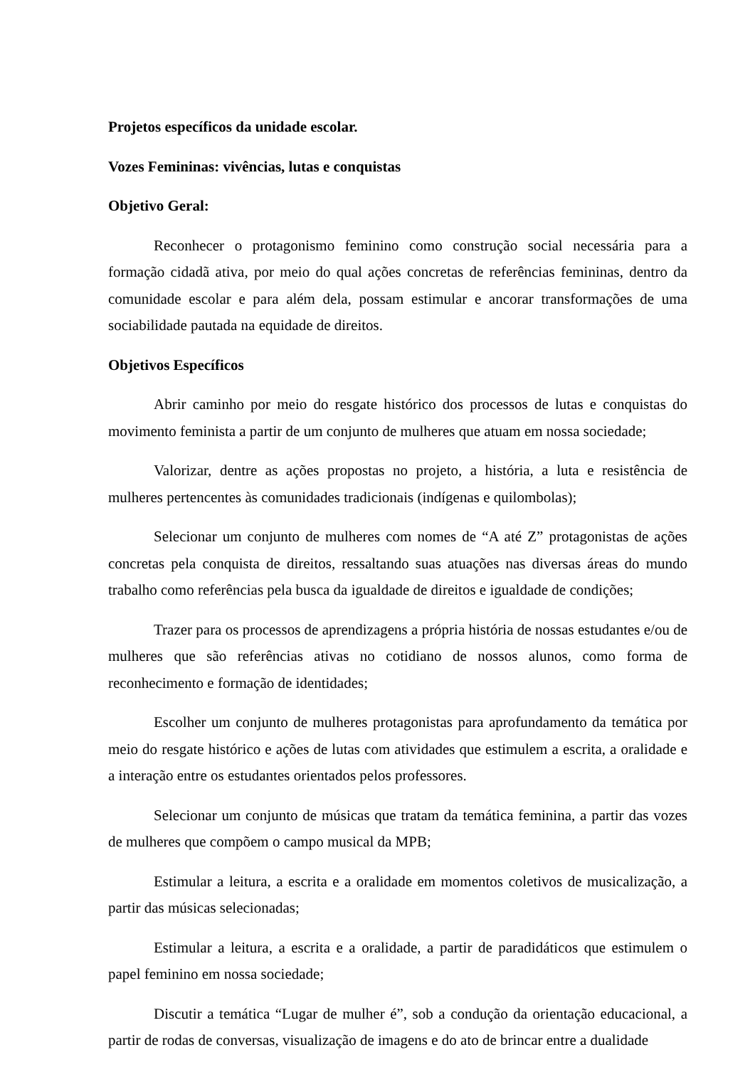Projetos específicos da unidade escolar.
Vozes Femininas: vivências, lutas e conquistas
Objetivo Geral:
Reconhecer o protagonismo feminino como construção social necessária para a formação cidadã ativa, por meio do qual ações concretas de referências femininas, dentro da comunidade escolar e para além dela, possam estimular e ancorar transformações de uma sociabilidade pautada na equidade de direitos.
Objetivos Específicos
Abrir caminho por meio do resgate histórico dos processos de lutas e conquistas do movimento feminista a partir de um conjunto de mulheres que atuam em nossa sociedade;
Valorizar, dentre as ações propostas no projeto, a história, a luta e resistência de mulheres pertencentes às comunidades tradicionais (indígenas e quilombolas);
Selecionar um conjunto de mulheres com nomes de “A até Z” protagonistas de ações concretas pela conquista de direitos, ressaltando suas atuações nas diversas áreas do mundo trabalho como referências pela busca da igualdade de direitos e igualdade de condições;
Trazer para os processos de aprendizagens a própria história de nossas estudantes e/ou de mulheres que são referências ativas no cotidiano de nossos alunos, como forma de reconhecimento e formação de identidades;
Escolher um conjunto de mulheres protagonistas para aprofundamento da temática por meio do resgate histórico e ações de lutas com atividades que estimulem a escrita, a oralidade e a interação entre os estudantes orientados pelos professores.
Selecionar um conjunto de músicas que tratam da temática feminina, a partir das vozes de mulheres que compõem o campo musical da MPB;
Estimular a leitura, a escrita e a oralidade em momentos coletivos de musicalização, a partir das músicas selecionadas;
Estimular a leitura, a escrita e a oralidade, a partir de paradidáticos que estimulem o papel feminino em nossa sociedade;
Discutir a temática “Lugar de mulher é”, sob a condução da orientação educacional, a partir de rodas de conversas, visualização de imagens e do ato de brincar entre a dualidade